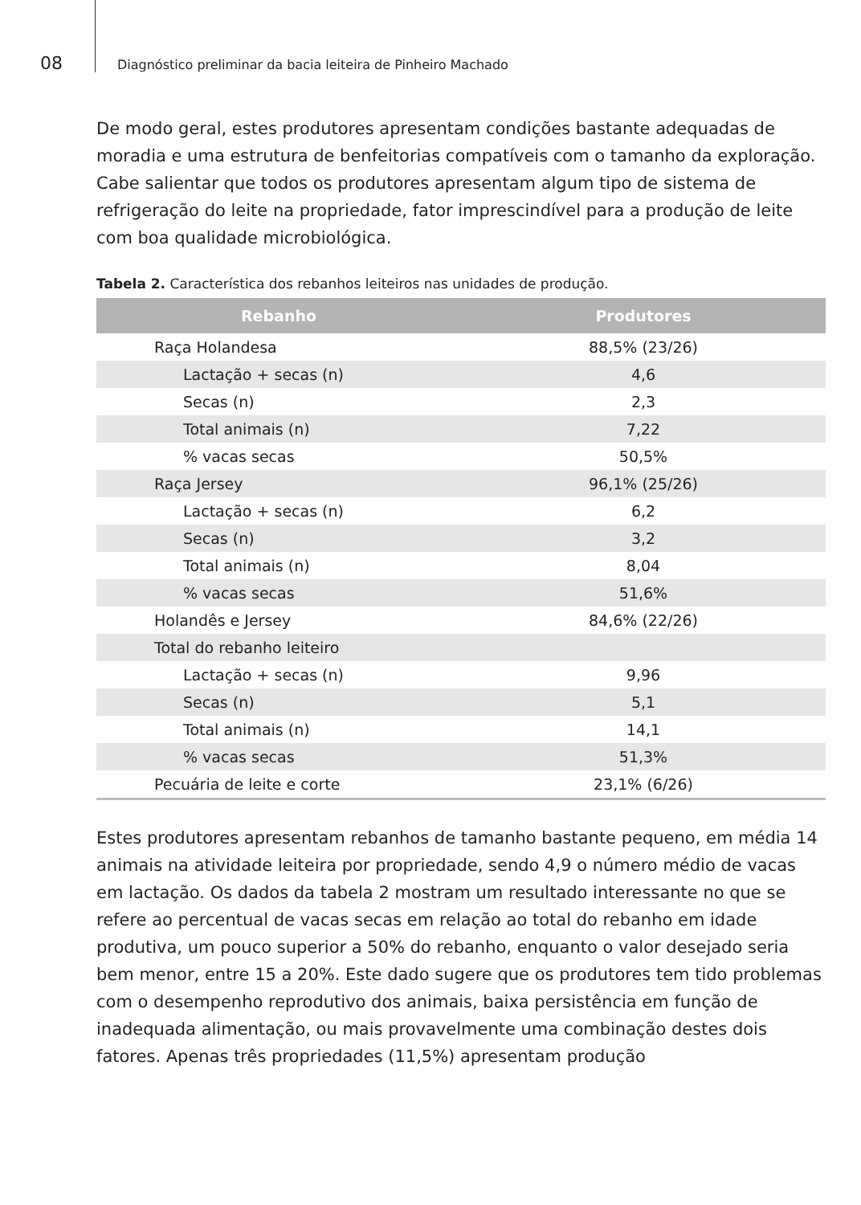08
Diagnóstico preliminar da bacia leiteira de Pinheiro Machado
De modo geral, estes produtores apresentam condições bastante adequadas de moradia e uma estrutura de benfeitorias compatíveis com o tamanho da exploração. Cabe salientar que todos os produtores apresentam algum tipo de sistema de refrigeração do leite na propriedade, fator imprescindível para a produção de leite com boa qualidade microbiológica.
Tabela 2. Característica dos rebanhos leiteiros nas unidades de produção.
| Rebanho | Produtores |
| --- | --- |
| Raça Holandesa | 88,5% (23/26) |
| Lactação + secas (n) | 4,6 |
| Secas (n) | 2,3 |
| Total animais (n) | 7,22 |
| % vacas secas | 50,5% |
| Raça Jersey | 96,1% (25/26) |
| Lactação + secas (n) | 6,2 |
| Secas (n) | 3,2 |
| Total animais (n) | 8,04 |
| % vacas secas | 51,6% |
| Holandês e Jersey | 84,6% (22/26) |
| Total do rebanho leiteiro | |
| Lactação + secas (n) | 9,96 |
| Secas (n) | 5,1 |
| Total animais (n) | 14,1 |
| % vacas secas | 51,3% |
| Pecuária de leite e corte | 23,1% (6/26) |
Estes produtores apresentam rebanhos de tamanho bastante pequeno, em média 14 animais na atividade leiteira por propriedade, sendo 4,9 o número médio de vacas em lactação. Os dados da tabela 2 mostram um resultado interessante no que se refere ao percentual de vacas secas em relação ao total do rebanho em idade produtiva, um pouco superior a 50% do rebanho, enquanto o valor desejado seria bem menor, entre 15 a 20%. Este dado sugere que os produtores tem tido problemas com o desempenho reprodutivo dos animais, baixa persistência em função de inadequada alimentação, ou mais provavelmente uma combinação destes dois fatores. Apenas três propriedades (11,5%) apresentam produção